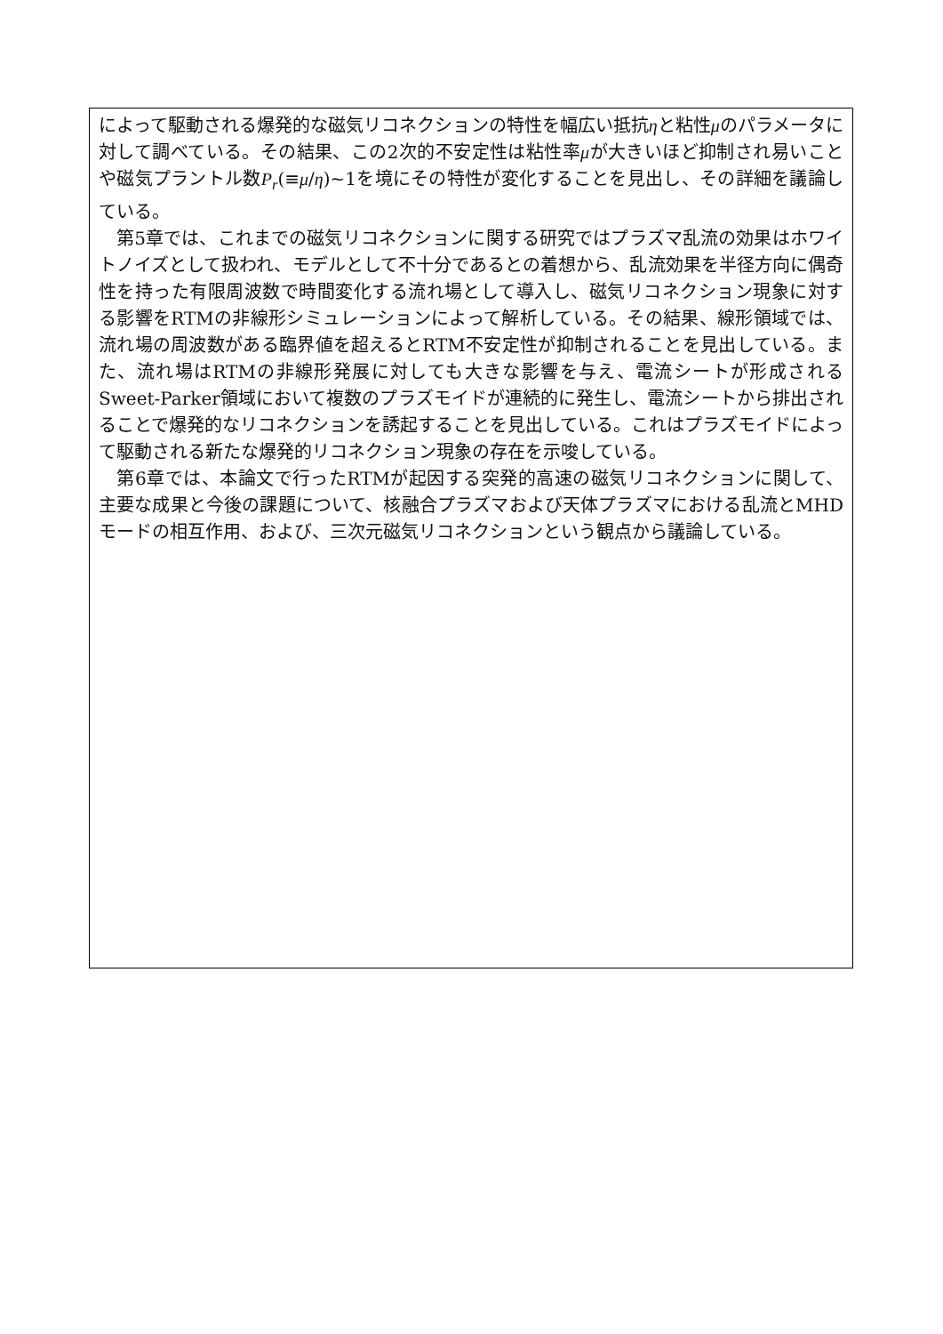によって駆動される爆発的な磁気リコネクションの特性を幅広い抵抗ηと粘性μのパラメータに対して調べている。その結果、この2次的不安定性は粘性率μが大きいほど抑制され易いことや磁気プラントル数P<sub>r</sub>(≡μ/η)~1を境にその特性が変化することを見出し、その詳細を議論している。
　第5章では、これまでの磁気リコネクションに関する研究ではプラズマ乱流の効果はホワイトノイズとして扱われ、モデルとして不十分であるとの着想から、乱流効果を半径方向に偶奇性を持った有限周波数で時間変化する流れ場として導入し、磁気リコネクション現象に対する影響をRTMの非線形シミュレーションによって解析している。その結果、線形領域では、流れ場の周波数がある臨界値を超えるとRTM不安定性が抑制されることを見出している。また、流れ場はRTMの非線形発展に対しても大きな影響を与え、電流シートが形成されるSweet-Parker領域において複数のプラズモイドが連続的に発生し、電流シートから排出されることで爆発的なリコネクションを誘起することを見出している。これはプラズモイドによって駆動される新たな爆発的リコネクション現象の存在を示唆している。
　第6章では、本論文で行ったRTMが起因する突発的高速の磁気リコネクションに関して、主要な成果と今後の課題について、核融合プラズマおよび天体プラズマにおける乱流とMHDモードの相互作用、および、三次元磁気リコネクションという観点から議論している。